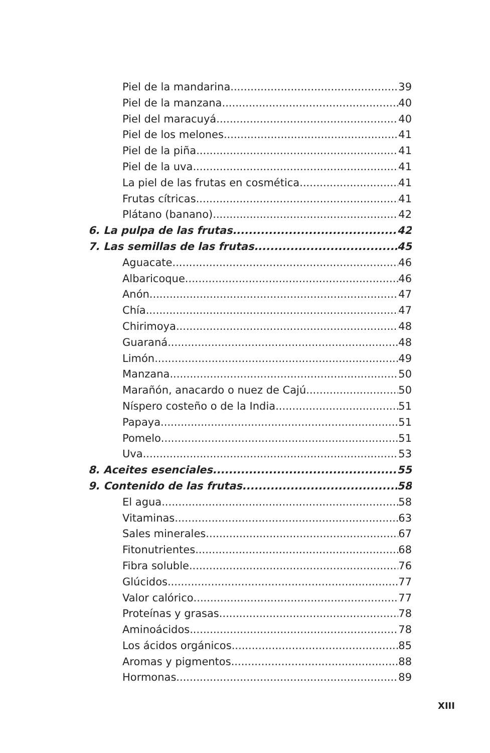Piel de la mandarina 39
Piel de la manzana 40
Piel del maracuyá 40
Piel de los melones 41
Piel de la piña 41
Piel de la uva 41
La piel de las frutas en cosmética 41
Frutas cítricas 41
Plátano (banano) 42
6. La pulpa de las frutas 42
7. Las semillas de las frutas 45
Aguacate 46
Albaricoque 46
Anón 47
Chía 47
Chirimoya 48
Guaraná 48
Limón 49
Manzana 50
Marañón, anacardo o nuez de Cajú 50
Níspero costeño o de la India 51
Papaya 51
Pomelo 51
Uva 53
8. Aceites esenciales 55
9. Contenido de las frutas 58
El agua 58
Vitaminas 63
Sales minerales 67
Fitonutrientes 68
Fibra soluble 76
Glúcidos 77
Valor calórico 77
Proteínas y grasas 78
Aminoácidos 78
Los ácidos orgánicos 85
Aromas y pigmentos 88
Hormonas 89
XIII